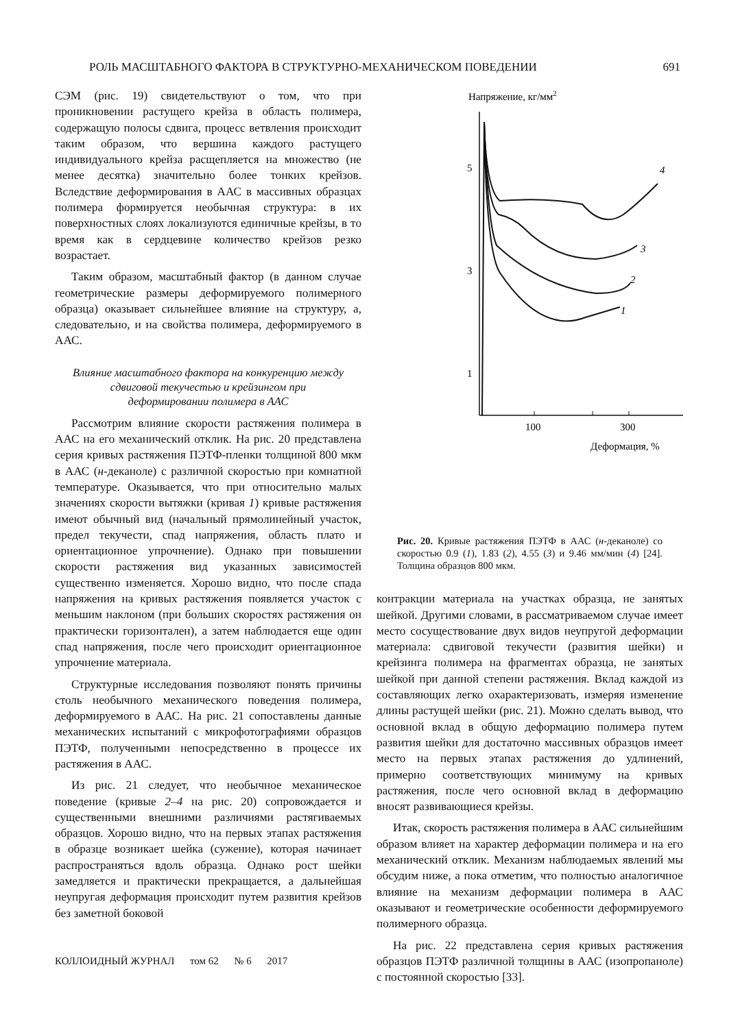РОЛЬ МАСШТАБНОГО ФАКТОРА В СТРУКТУРНО-МЕХАНИЧЕСКОМ ПОВЕДЕНИИ 691
СЭМ (рис. 19) свидетельствуют о том, что при проникновении растущего крейза в область полимера, содержащую полосы сдвига, процесс ветвления происходит таким образом, что вершина каждого растущего индивидуального крейза расщепляется на множество (не менее десятка) значительно более тонких крейзов. Вследствие деформирования в ААС в массивных образцах полимера формируется необычная структура: в их поверхностных слоях локализуются единичные крейзы, в то время как в сердцевине количество крейзов резко возрастает.
Таким образом, масштабный фактор (в данном случае геометрические размеры деформируемого полимерного образца) оказывает сильнейшее влияние на структуру, а, следовательно, и на свойства полимера, деформируемого в ААС.
Влияние масштабного фактора на конкуренцию между сдвиговой текучестью и крейзингом при деформировании полимера в ААС
Рассмотрим влияние скорости растяжения полимера в ААС на его механический отклик. На рис. 20 представлена серия кривых растяжения ПЭТФ-пленки толщиной 800 мкм в ААС (н-деканоле) с различной скоростью при комнатной температуре. Оказывается, что при относительно малых значениях скорости вытяжки (кривая 1) кривые растяжения имеют обычный вид (начальный прямолинейный участок, предел текучести, спад напряжения, область плато и ориентационное упрочнение). Однако при повышении скорости растяжения вид указанных зависимостей существенно изменяется. Хорошо видно, что после спада напряжения на кривых растяжения появляется участок с меньшим наклоном (при больших скоростях растяжения он практически горизонтален), а затем наблюдается еще один спад напряжения, после чего происходит ориентационное упрочнение материала.
Структурные исследования позволяют понять причины столь необычного механического поведения полимера, деформируемого в ААС. На рис. 21 сопоставлены данные механических испытаний с микрофотографиями образцов ПЭТФ, полученными непосредственно в процессе их растяжения в ААС.
Из рис. 21 следует, что необычное механическое поведение (кривые 2–4 на рис. 20) сопровождается и существенными внешними различиями растягиваемых образцов. Хорошо видно, что на первых этапах растяжения в образце возникает шейка (сужение), которая начинает распространяться вдоль образца. Однако рост шейки замедляется и практически прекращается, а дальнейшая неупругая деформация происходит путем развития крейзов без заметной боковой
Напряжение, кг/мм2
5
3
1
100
300
Деформация, %
4
3
2
1
Рис. 20. Кривые растяжения ПЭТФ в ААС (н-деканоле) со скоростью 0.9 (1), 1.83 (2), 4.55 (3) и 9.46 мм/мин (4) [24]. Толщина образцов 800 мкм.
контракции материала на участках образца, не занятых шейкой. Другими словами, в рассматриваемом случае имеет место сосуществование двух видов неупругой деформации материала: сдвиговой текучести (развития шейки) и крейзинга полимера на фрагментах образца, не занятых шейкой при данной степени растяжения. Вклад каждой из составляющих легко охарактеризовать, измеряя изменение длины растущей шейки (рис. 21). Можно сделать вывод, что основной вклад в общую деформацию полимера путем развития шейки для достаточно массивных образцов имеет место на первых этапах растяжения до удлинений, примерно соответствующих минимуму на кривых растяжения, после чего основной вклад в деформацию вносят развивающиеся крейзы.
Итак, скорость растяжения полимера в ААС сильнейшим образом влияет на характер деформации полимера и на его механический отклик. Механизм наблюдаемых явлений мы обсудим ниже, а пока отметим, что полностью аналогичное влияние на механизм деформации полимера в ААС оказывают и геометрические особенности деформируемого полимерного образца.
На рис. 22 представлена серия кривых растяжения образцов ПЭТФ различной толщины в ААС (изопропаноле) с постоянной скоростью [33].
КОЛЛОИДНЫЙ ЖУРНАЛ том 62 № 6 2017